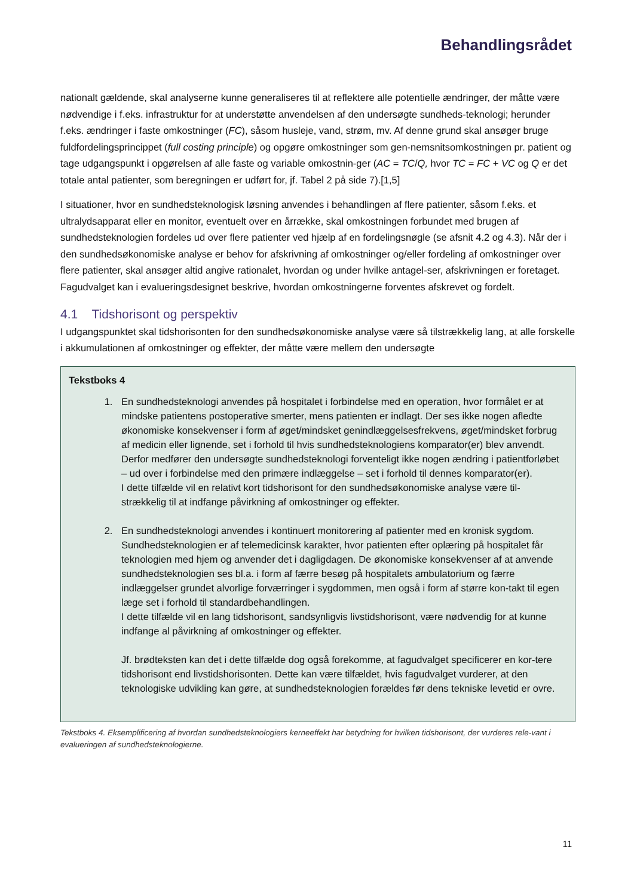Behandlingsrådet
nationalt gældende, skal analyserne kunne generaliseres til at reflektere alle potentielle ændringer, der måtte være nødvendige i f.eks. infrastruktur for at understøtte anvendelsen af den undersøgte sundheds-teknologi; herunder f.eks. ændringer i faste omkostninger (FC), såsom husleje, vand, strøm, mv. Af denne grund skal ansøger bruge fuldfordelingsprincippet (full costing principle) og opgøre omkostninger som gen-nemsnitsomkostningen pr. patient og tage udgangspunkt i opgørelsen af alle faste og variable omkostnin-ger (AC = TC/Q, hvor TC = FC + VC og Q er det totale antal patienter, som beregningen er udført for, jf. Tabel 2 på side 7).[1,5]
I situationer, hvor en sundhedsteknologisk løsning anvendes i behandlingen af flere patienter, såsom f.eks. et ultralydsapparat eller en monitor, eventuelt over en årrække, skal omkostningen forbundet med brugen af sundhedsteknologien fordeles ud over flere patienter ved hjælp af en fordelingsnøgle (se afsnit 4.2 og 4.3). Når der i den sundhedsøkonomiske analyse er behov for afskrivning af omkostninger og/eller fordeling af omkostninger over flere patienter, skal ansøger altid angive rationalet, hvordan og under hvilke antagel-ser, afskrivningen er foretaget. Fagudvalget kan i evalueringsdesignet beskrive, hvordan omkostningerne forventes afskrevet og fordelt.
4.1 Tidshorisont og perspektiv
I udgangspunktet skal tidshorisonten for den sundhedsøkonomiske analyse være så tilstrækkelig lang, at alle forskelle i akkumulationen af omkostninger og effekter, der måtte være mellem den undersøgte
Tekstboks 4
1. En sundhedsteknologi anvendes på hospitalet i forbindelse med en operation, hvor formålet er at mindske patientens postoperative smerter, mens patienten er indlagt. Der ses ikke nogen afledte økonomiske konsekvenser i form af øget/mindsket genindlæggelsesfrekvens, øget/mindsket forbrug af medicin eller lignende, set i forhold til hvis sundhedsteknologiens komparator(er) blev anvendt. Derfor medfører den undersøgte sundhedsteknologi forventeligt ikke nogen ændring i patientforløbet – ud over i forbindelse med den primære indlæggelse – set i forhold til dennes komparator(er).
I dette tilfælde vil en relativt kort tidshorisont for den sundhedsøkonomiske analyse være til-strækkelig til at indfange påvirkning af omkostninger og effekter.
2. En sundhedsteknologi anvendes i kontinuert monitorering af patienter med en kronisk sygdom. Sundhedsteknologien er af telemedicinsk karakter, hvor patienten efter oplæring på hospitalet får teknologien med hjem og anvender det i dagligdagen. De økonomiske konsekvenser af at anvende sundhedsteknologien ses bl.a. i form af færre besøg på hospitalets ambulatorium og færre indlæggelser grundet alvorlige forværringer i sygdommen, men også i form af større kon-takt til egen læge set i forhold til standardbehandlingen.
I dette tilfælde vil en lang tidshorisont, sandsynligvis livstidshorisont, være nødvendig for at kunne indfange al påvirkning af omkostninger og effekter.
Jf. brødteksten kan det i dette tilfælde dog også forekomme, at fagudvalget specificerer en kor-tere tidshorisont end livstidshorisonten. Dette kan være tilfældet, hvis fagudvalget vurderer, at den teknologiske udvikling kan gøre, at sundhedsteknologien forældes før dens tekniske levetid er ovre.
Tekstboks 4. Eksemplificering af hvordan sundhedsteknologiers kerneeffekt har betydning for hvilken tidshorisont, der vurderes rele-vant i evalueringen af sundhedsteknologierne.
11